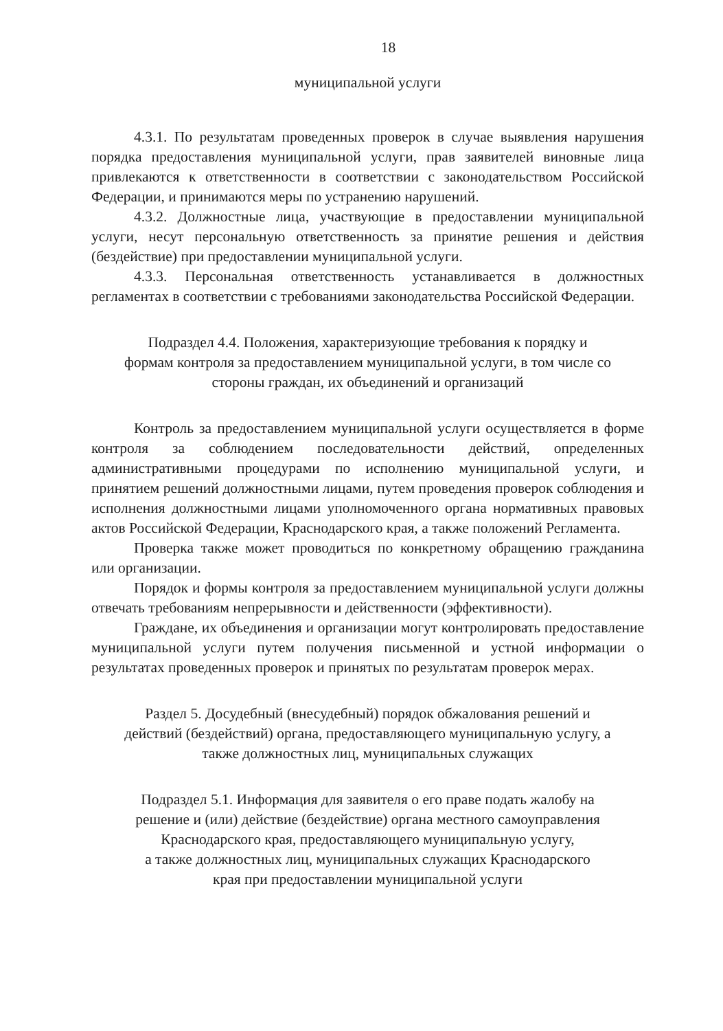18
муниципальной услуги
4.3.1. По результатам проведенных проверок в случае выявления нарушения порядка предоставления муниципальной услуги, прав заявителей виновные лица привлекаются к ответственности в соответствии с законодательством Российской Федерации, и принимаются меры по устранению нарушений.
4.3.2. Должностные лица, участвующие в предоставлении муниципальной услуги, несут персональную ответственность за принятие решения и действия (бездействие) при предоставлении муниципальной услуги.
4.3.3. Персональная ответственность устанавливается в должностных регламентах в соответствии с требованиями законодательства Российской Федерации.
Подраздел 4.4. Положения, характеризующие требования к порядку и
формам контроля за предоставлением муниципальной услуги, в том числе со
стороны граждан, их объединений и организаций
Контроль за предоставлением муниципальной услуги осуществляется в форме контроля за соблюдением последовательности действий, определенных административными процедурами по исполнению муниципальной услуги, и принятием решений должностными лицами, путем проведения проверок соблюдения и исполнения должностными лицами уполномоченного органа нормативных правовых актов Российской Федерации, Краснодарского края, а также положений Регламента.
Проверка также может проводиться по конкретному обращению гражданина или организации.
Порядок и формы контроля за предоставлением муниципальной услуги должны отвечать требованиям непрерывности и действенности (эффективности).
Граждане, их объединения и организации могут контролировать предоставление муниципальной услуги путем получения письменной и устной информации о результатах проведенных проверок и принятых по результатам проверок мерах.
Раздел 5. Досудебный (внесудебный) порядок обжалования решений и
действий (бездействий) органа, предоставляющего муниципальную услугу, а
также должностных лиц, муниципальных служащих
Подраздел 5.1. Информация для заявителя о его праве подать жалобу на
решение и (или) действие (бездействие) органа местного самоуправления
Краснодарского края, предоставляющего муниципальную услугу,
а также должностных лиц, муниципальных служащих Краснодарского
края при предоставлении муниципальной услуги